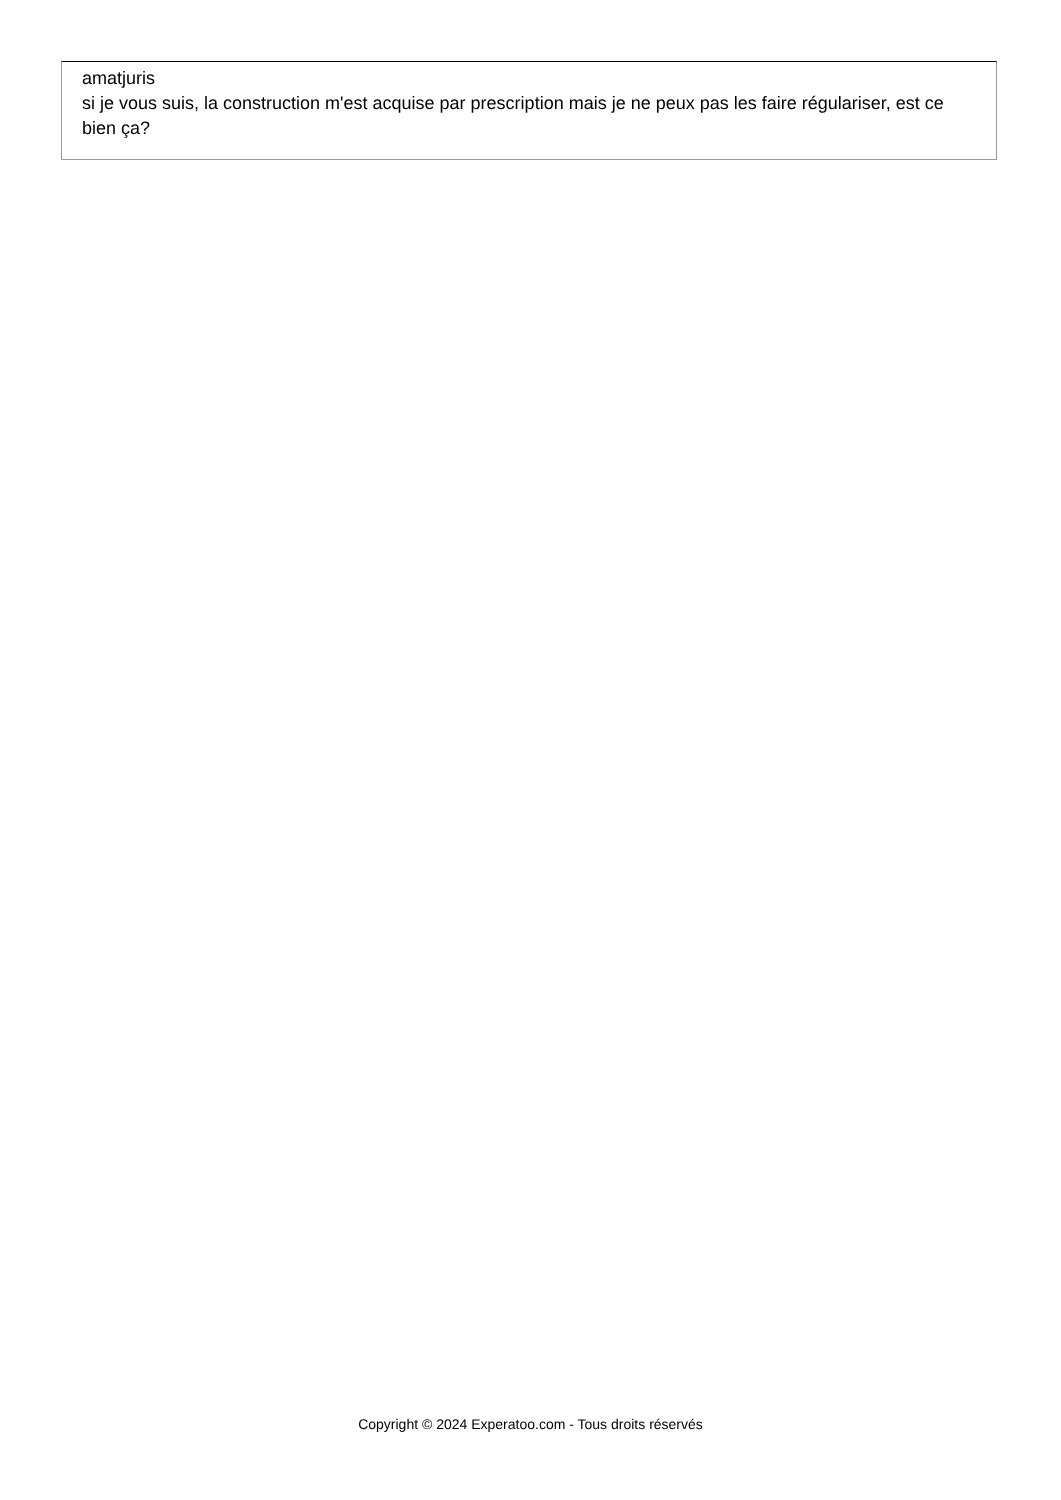amatjuris
si je vous suis, la construction m'est acquise par prescription mais je ne peux pas les faire régulariser, est ce bien ça?
Copyright © 2024 Experatoo.com - Tous droits réservés